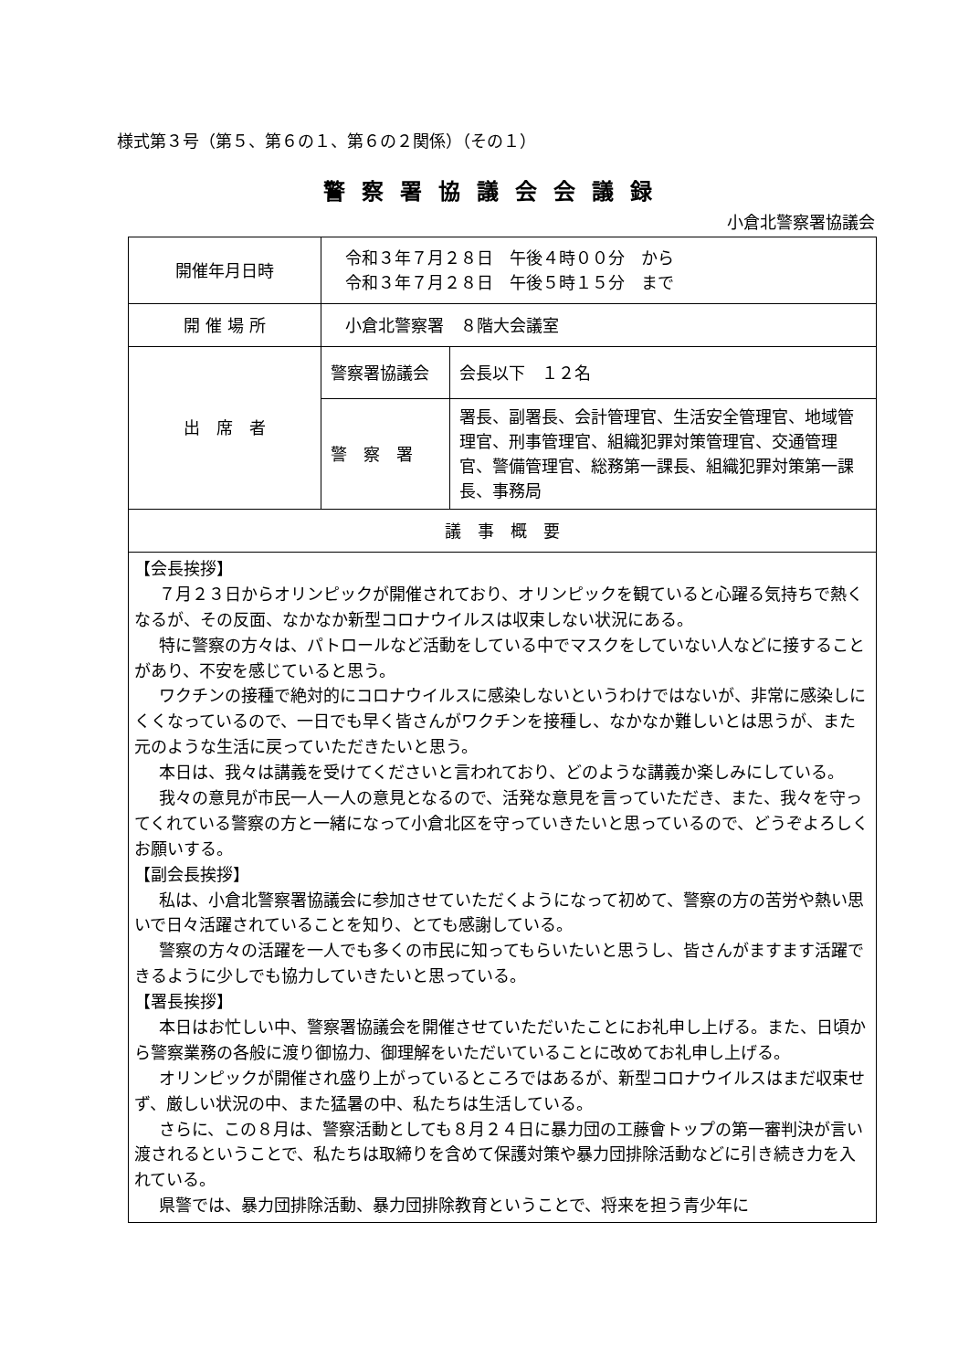様式第３号（第５、第６の１、第６の２関係）（その１）
警察署協議会会議録
小倉北警察署協議会
| 開催年月日時 | 令和３年７月２８日 午後４時００分 から 令和３年７月２８日 午後５時１５分 まで | |
| 開 催 場 所 | 小倉北警察署 ８階大会議室 | |
| 出 席 者 | 警察署協議会 | 会長以下 １２名 |
| | 警 察 署 | 署長、副署長、会計管理官、生活安全管理官、地域管理官、刑事管理官、組織犯罪対策管理官、交通管理官、警備管理官、総務第一課長、組織犯罪対策第一課長、事務局 |
| 議 事 概 要 | | |
| 【会長挨拶】 ７月２３日からオリンピックが開催されており、オリンピックを観ていると心躍る気持ちで熱くなるが、その反面、なかなか新型コロナウイルスは収束しない状況にある。 特に警察の方々は、パトロールなど活動をしている中でマスクをしていない人などに接することがあり、不安を感じていると思う。 ワクチンの接種で絶対的にコロナウイルスに感染しないというわけではないが、非常に感染しにくくなっているので、一日でも早く皆さんがワクチンを接種し、なかなか難しいとは思うが、また元のような生活に戻っていただきたいと思う。 本日は、我々は講義を受けてくださいと言われており、どのような講義か楽しみにしている。 我々の意見が市民一人一人の意見となるので、活発な意見を言っていただき、また、我々を守ってくれている警察の方と一緒になって小倉北区を守っていきたいと思っているので、どうぞよろしくお願いする。 【副会長挨拶】 私は、小倉北警察署協議会に参加させていただくようになって初めて、警察の方の苦労や熱い思いで日々活躍されていることを知り、とても感謝している。 警察の方々の活躍を一人でも多くの市民に知ってもらいたいと思うし、皆さんがますます活躍できるように少しでも協力していきたいと思っている。 【署長挨拶】 本日はお忙しい中、警察署協議会を開催させていただいたことにお礼申し上げる。また、日頃から警察業務の各般に渡り御協力、御理解をいただいていることに改めてお礼申し上げる。 オリンピックが開催され盛り上がっているところではあるが、新型コロナウイルスはまだ収束せず、厳しい状況の中、また猛暑の中、私たちは生活している。 さらに、この８月は、警察活動としても８月２４日に暴力団の工藤會トップの第一審判決が言い渡されるということで、私たちは取締りを含めて保護対策や暴力団排除活動などに引き続き力を入れている。 県警では、暴力団排除活動、暴力団排除教育ということで、将来を担う青少年に | | |